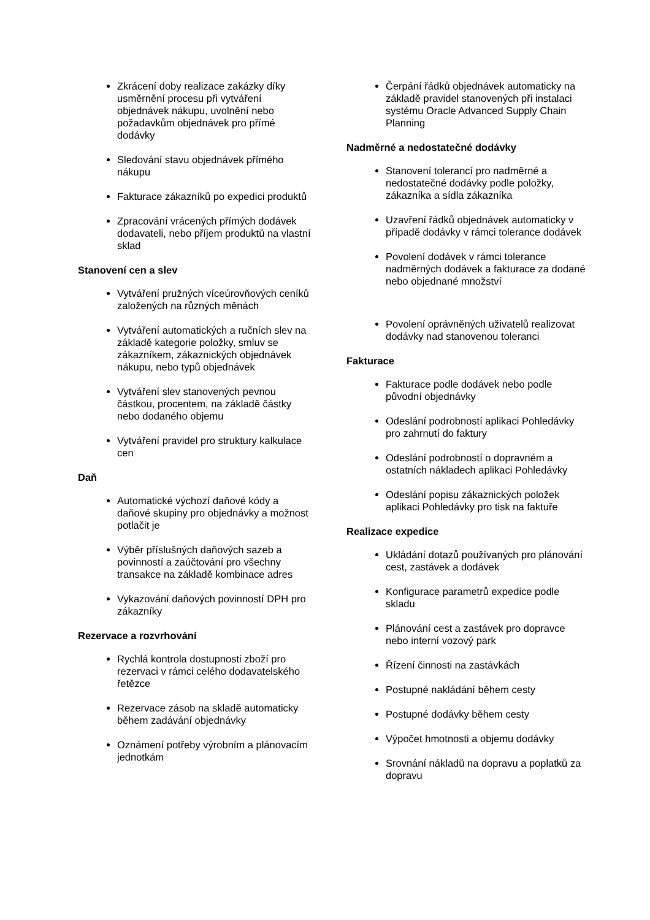Zkrácení doby realizace zakázky díky usměrnění procesu při vytváření objednávek nákupu, uvolnění nebo požadavkům objednávek pro přímé dodávky
Sledování stavu objednávek přímého nákupu
Fakturace zákazníků po expedici produktů
Zpracování vrácených přímých dodávek dodavateli, nebo příjem produktů na vlastní sklad
Stanovení cen a slev
Vytváření pružných víceúrovňových ceníků založených na různých měnách
Vytváření automatických a ručních slev na základě kategorie položky, smluv se zákazníkem, zákaznických objednávek nákupu, nebo typů objednávek
Vytváření slev stanovených pevnou částkou, procentem, na základě částky nebo dodaného objemu
Vytváření pravidel pro struktury kalkulace cen
Daň
Automatické výchozí daňové kódy a daňové skupiny pro objednávky a možnost potlačit je
Výběr příslušných daňových sazeb a povinností a zaúčtování pro všechny transakce na základě kombinace adres
Vykazování daňových povinností DPH pro zákazníky
Rezervace a rozvrhování
Rychlá kontrola dostupnosti zboží pro rezervaci v rámci celého dodavatelského řetězce
Rezervace zásob na skladě automaticky během zadávání objednávky
Oznámení potřeby výrobním a plánovacím jednotkám
Čerpání řádků objednávek automaticky na základě pravidel stanovených při instalaci systému Oracle Advanced Supply Chain Planning
Nadměrné a nedostatečné dodávky
Stanovení tolerancí pro nadměrné a nedostatečné dodávky podle položky, zákazníka a sídla zákazníka
Uzavření řádků objednávek automaticky v případě dodávky v rámci tolerance dodávek
Povolení dodávek v rámci tolerance nadměrných dodávek a fakturace za dodané nebo objednané množství
Povolení oprávněných uživatelů realizovat dodávky nad stanovenou toleranci
Fakturace
Fakturace podle dodávek nebo podle původní objednávky
Odeslání podrobností aplikaci Pohledávky pro zahrnutí do faktury
Odeslání podrobností o dopravném a ostatních nákladech aplikaci Pohledávky
Odeslání popisu zákaznických položek aplikaci Pohledávky pro tisk na faktuře
Realizace expedice
Ukládání dotazů používaných pro plánování cest, zastávek a dodávek
Konfigurace parametrů expedice podle skladu
Plánování cest a zastávek pro dopravce nebo interní vozový park
Řízení činnosti na zastávkách
Postupné nakládání během cesty
Postupné dodávky během cesty
Výpočet hmotnosti a objemu dodávky
Srovnání nákladů na dopravu a poplatků za dopravu